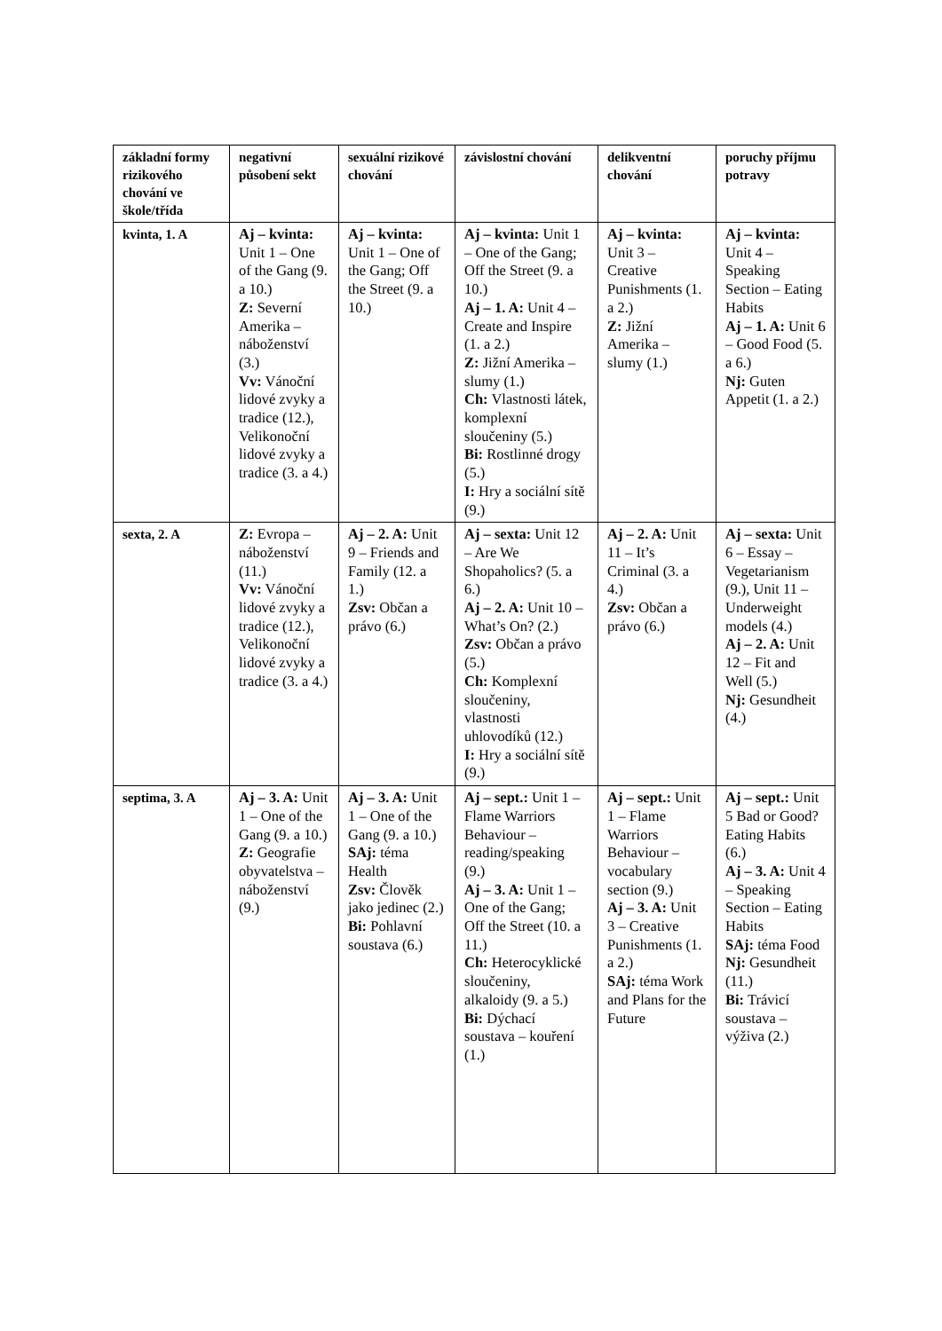| základní formy rizikového chování ve škole/třída | negativní působení sekt | sexuální rizikové chování | závislostní chování | delikventní chování | poruchy příjmu potravy |
| kvinta, 1. A | Aj – kvinta: Unit 1 – One of the Gang (9. a 10.) Z: Severní Amerika – náboženství (3.) Vv: Vánoční lidové zvyky a tradice (12.), Velikonoční lidové zvyky a tradice (3. a 4.) | Aj – kvinta: Unit 1 – One of the Gang; Off the Street (9. a 10.) | Aj – kvinta: Unit 1 – One of the Gang; Off the Street (9. a 10.) Aj – 1. A: Unit 4 – Create and Inspire (1. a 2.) Z: Jižní Amerika – slumy (1.) Ch: Vlastnosti látek, komplexní sloučeniny (5.) Bi: Rostlinné drogy (5.) I: Hry a sociální sítě (9.) | Aj – kvinta: Unit 3 – Creative Punishments (1. a 2.) Z: Jižní Amerika – slumy (1.) | Aj – kvinta: Unit 4 – Speaking Section – Eating Habits Aj – 1. A: Unit 6 – Good Food (5. a 6.) Nj: Guten Appetit (1. a 2.) |
| sexta, 2. A | Z: Evropa – náboženství (11.) Vv: Vánoční lidové zvyky a tradice (12.), Velikonoční lidové zvyky a tradice (3. a 4.) | Aj – 2. A: Unit 9 – Friends and Family (12. a 1.) Zsv: Občan a právo (6.) | Aj – sexta: Unit 12 – Are We Shopaholics? (5. a 6.) Aj – 2. A: Unit 10 – What’s On? (2.) Zsv: Občan a právo (5.) Ch: Komplexní sloučeniny, vlastnosti uhlovodíků (12.) I: Hry a sociální sítě (9.) | Aj – 2. A: Unit 11 – It’s Criminal (3. a 4.) Zsv: Občan a právo (6.) | Aj – sexta: Unit 6 – Essay – Vegetarianism (9.), Unit 11 – Underweight models (4.) Aj – 2. A: Unit 12 – Fit and Well (5.) Nj: Gesundheit (4.) |
| septima, 3. A | Aj – 3. A: Unit 1 – One of the Gang (9. a 10.) Z: Geografie obyvatelstva – náboženství (9.) | Aj – 3. A: Unit 1 – One of the Gang (9. a 10.) SAj: téma Health Zsv: Člověk jako jedinec (2.) Bi: Pohlavní soustava (6.) | Aj – sept.: Unit 1 – Flame Warriors Behaviour – reading/speaking (9.) Aj – 3. A: Unit 1 – One of the Gang; Off the Street (10. a 11.) Ch: Heterocyklické sloučeniny, alkaloidy (9. a 5.) Bi: Dýchací soustava – kouření (1.) | Aj – sept.: Unit 1 – Flame Warriors Behaviour – vocabulary section (9.) Aj – 3. A: Unit 3 – Creative Punishments (1. a 2.) SAj: téma Work and Plans for the Future | Aj – sept.: Unit 5 Bad or Good? Eating Habits (6.) Aj – 3. A: Unit 4 – Speaking Section – Eating Habits SAj: téma Food Nj: Gesundheit (11.) Bi: Trávicí soustava – výživa (2.) |